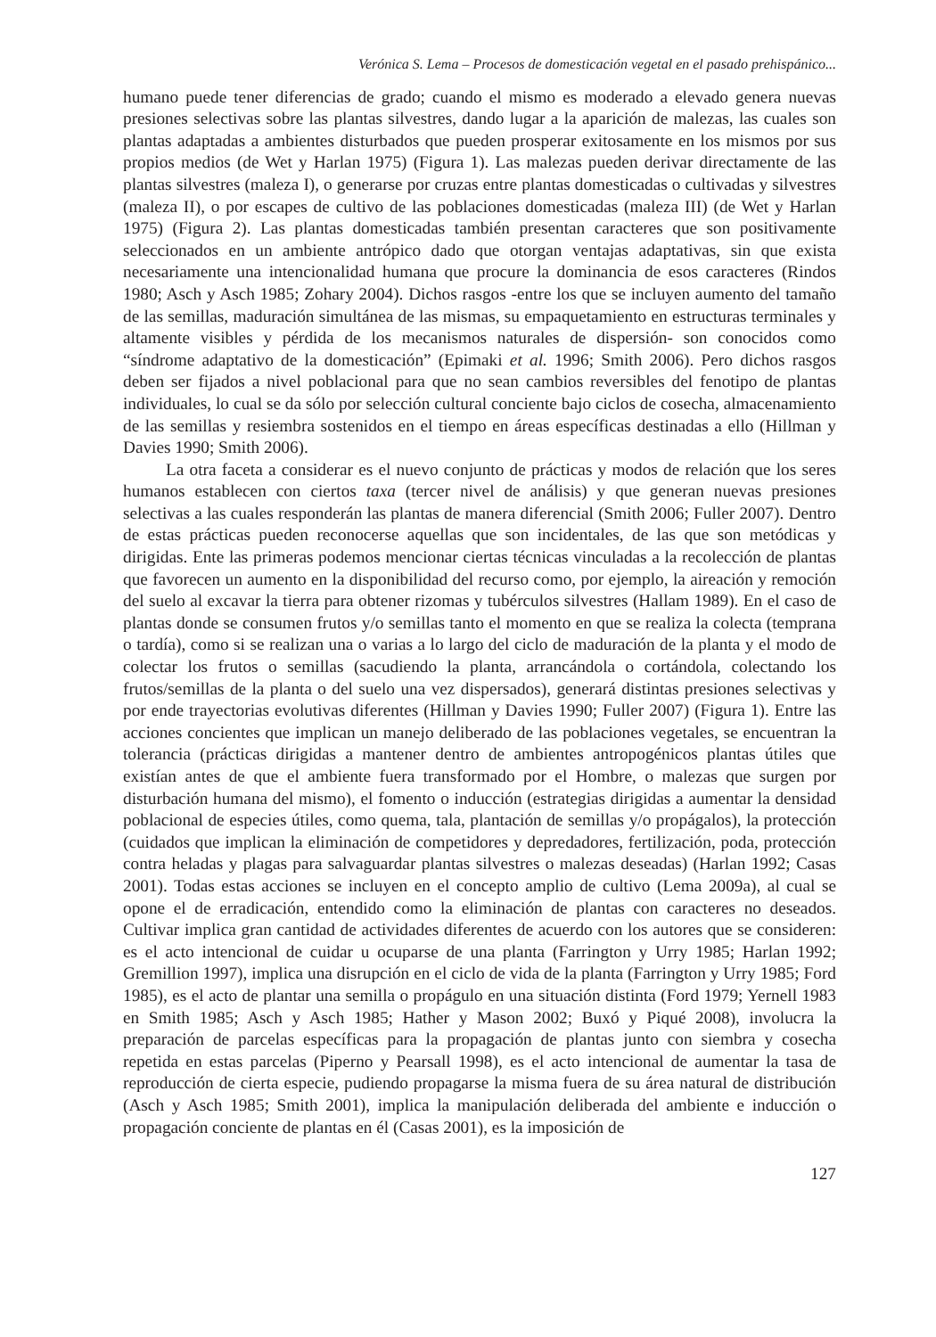Verónica S. Lema – Procesos de domesticación vegetal en el pasado prehispánico...
humano puede tener diferencias de grado; cuando el mismo es moderado a elevado genera nuevas presiones selectivas sobre las plantas silvestres, dando lugar a la aparición de malezas, las cuales son plantas adaptadas a ambientes disturbados que pueden prosperar exitosamente en los mismos por sus propios medios (de Wet y Harlan 1975) (Figura 1). Las malezas pueden derivar directamente de las plantas silvestres (maleza I), o generarse por cruzas entre plantas domesticadas o cultivadas y silvestres (maleza II), o por escapes de cultivo de las poblaciones domesticadas (maleza III) (de Wet y Harlan 1975) (Figura 2). Las plantas domesticadas también presentan caracteres que son positivamente seleccionados en un ambiente antrópico dado que otorgan ventajas adaptativas, sin que exista necesariamente una intencionalidad humana que procure la dominancia de esos caracteres (Rindos 1980; Asch y Asch 1985; Zohary 2004). Dichos rasgos -entre los que se incluyen aumento del tamaño de las semillas, maduración simultánea de las mismas, su empaquetamiento en estructuras terminales y altamente visibles y pérdida de los mecanismos naturales de dispersión- son conocidos como “síndrome adaptativo de la domesticación” (Epimaki et al. 1996; Smith 2006). Pero dichos rasgos deben ser fijados a nivel poblacional para que no sean cambios reversibles del fenotipo de plantas individuales, lo cual se da sólo por selección cultural conciente bajo ciclos de cosecha, almacenamiento de las semillas y resiembra sostenidos en el tiempo en áreas específicas destinadas a ello (Hillman y Davies 1990; Smith 2006).
La otra faceta a considerar es el nuevo conjunto de prácticas y modos de relación que los seres humanos establecen con ciertos taxa (tercer nivel de análisis) y que generan nuevas presiones selectivas a las cuales responderán las plantas de manera diferencial (Smith 2006; Fuller 2007). Dentro de estas prácticas pueden reconocerse aquellas que son incidentales, de las que son metódicas y dirigidas. Ente las primeras podemos mencionar ciertas técnicas vinculadas a la recolección de plantas que favorecen un aumento en la disponibilidad del recurso como, por ejemplo, la aireación y remoción del suelo al excavar la tierra para obtener rizomas y tubérculos silvestres (Hallam 1989). En el caso de plantas donde se consumen frutos y/o semillas tanto el momento en que se realiza la colecta (temprana o tardía), como si se realizan una o varias a lo largo del ciclo de maduración de la planta y el modo de colectar los frutos o semillas (sacudiendo la planta, arrancándola o cortándola, colectando los frutos/semillas de la planta o del suelo una vez dispersados), generará distintas presiones selectivas y por ende trayectorias evolutivas diferentes (Hillman y Davies 1990; Fuller 2007) (Figura 1). Entre las acciones concientes que implican un manejo deliberado de las poblaciones vegetales, se encuentran la tolerancia (prácticas dirigidas a mantener dentro de ambientes antropogénicos plantas útiles que existían antes de que el ambiente fuera transformado por el Hombre, o malezas que surgen por disturbación humana del mismo), el fomento o inducción (estrategias dirigidas a aumentar la densidad poblacional de especies útiles, como quema, tala, plantación de semillas y/o propágalos), la protección (cuidados que implican la eliminación de competidores y depredadores, fertilización, poda, protección contra heladas y plagas para salvaguardar plantas silvestres o malezas deseadas) (Harlan 1992; Casas 2001). Todas estas acciones se incluyen en el concepto amplio de cultivo (Lema 2009a), al cual se opone el de erradicación, entendido como la eliminación de plantas con caracteres no deseados. Cultivar implica gran cantidad de actividades diferentes de acuerdo con los autores que se consideren: es el acto intencional de cuidar u ocuparse de una planta (Farrington y Urry 1985; Harlan 1992; Gremillion 1997), implica una disrupción en el ciclo de vida de la planta (Farrington y Urry 1985; Ford 1985), es el acto de plantar una semilla o propágulo en una situación distinta (Ford 1979; Yernell 1983 en Smith 1985; Asch y Asch 1985; Hather y Mason 2002; Buxó y Piqué 2008), involucra la preparación de parcelas específicas para la propagación de plantas junto con siembra y cosecha repetida en estas parcelas (Piperno y Pearsall 1998), es el acto intencional de aumentar la tasa de reproducción de cierta especie, pudiendo propagarse la misma fuera de su área natural de distribución (Asch y Asch 1985; Smith 2001), implica la manipulación deliberada del ambiente e inducción o propagación conciente de plantas en él (Casas 2001), es la imposición de
127